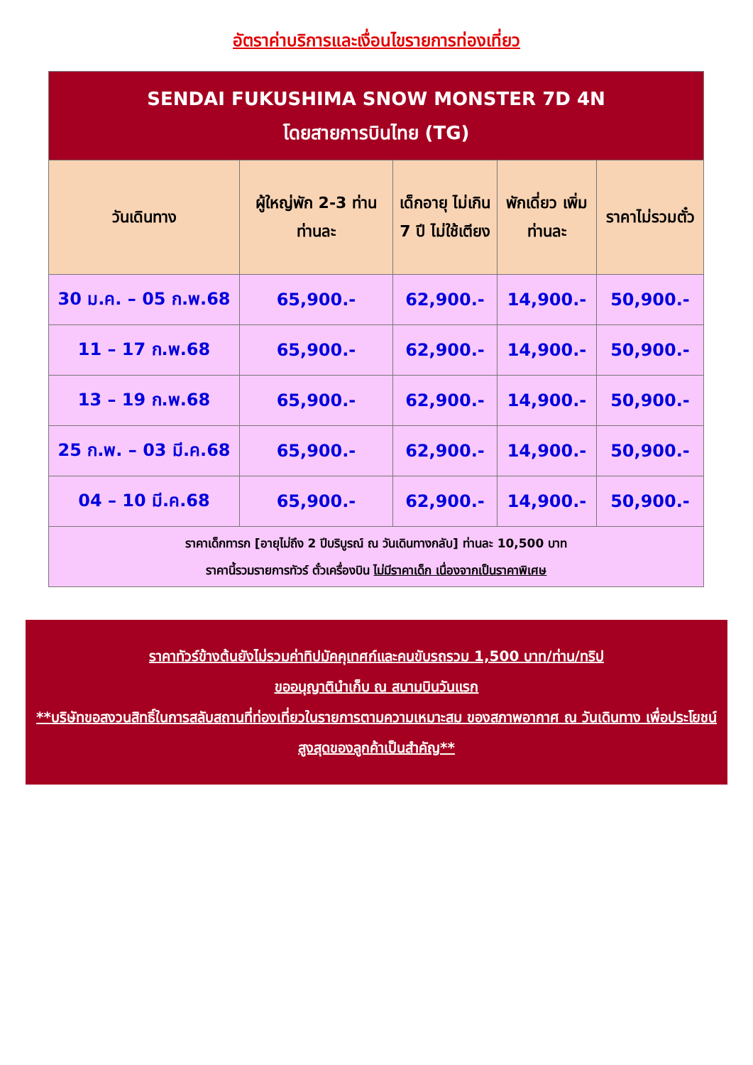อัตราค่าบริการและเงื่อนไขรายการท่องเที่ยว
| SENDAI FUKUSHIMA SNOW MONSTER 7D 4N โดยสายการบินไทย (TG) | | | | |
| วันเดินทาง | ผู้ใหญ่พัก 2-3 ท่าน ท่านละ | เด็กอายุ ไม่เกิน 7 ปี ไม่ใช้เตียง | พักเดี่ยว เพิ่มท่านละ | ราคาไม่รวมตั๋ว |
| 30 ม.ค. – 05 ก.พ.68 | 65,900.- | 62,900.- | 14,900.- | 50,900.- |
| 11 – 17 ก.พ.68 | 65,900.- | 62,900.- | 14,900.- | 50,900.- |
| 13 – 19 ก.พ.68 | 65,900.- | 62,900.- | 14,900.- | 50,900.- |
| 25 ก.พ. – 03 มี.ค.68 | 65,900.- | 62,900.- | 14,900.- | 50,900.- |
| 04 – 10 มี.ค.68 | 65,900.- | 62,900.- | 14,900.- | 50,900.- |
| ราคาเด็กทารก [อายุไม่ถึง 2 ปีบริบูรณ์ ณ วันเดินทางกลับ] ท่านละ 10,500 บาท ราคานี้รวมรายการทัวร์ ตั๋วเครื่องบิน ไม่มีราคาเด็ก เนื่องจากเป็นราคาพิเศษ | | | | |
ราคาทัวร์ข้างต้นยังไม่รวมค่าทิปมัคคุเทศก์และคนขับรถรวม 1,500 บาท/ท่าน/ทริป
ขออนุญาตินำเก็บ ณ สนามบินวันแรก
**บริษัทขอสงวนสิทธิ์ในการสลับสถานที่ท่องเที่ยวในรายการตามความเหมาะสม ของสภาพอากาศ ณ วันเดินทาง เพื่อประโยชน์สูงสุดของลูกค้าเป็นสำคัญ**